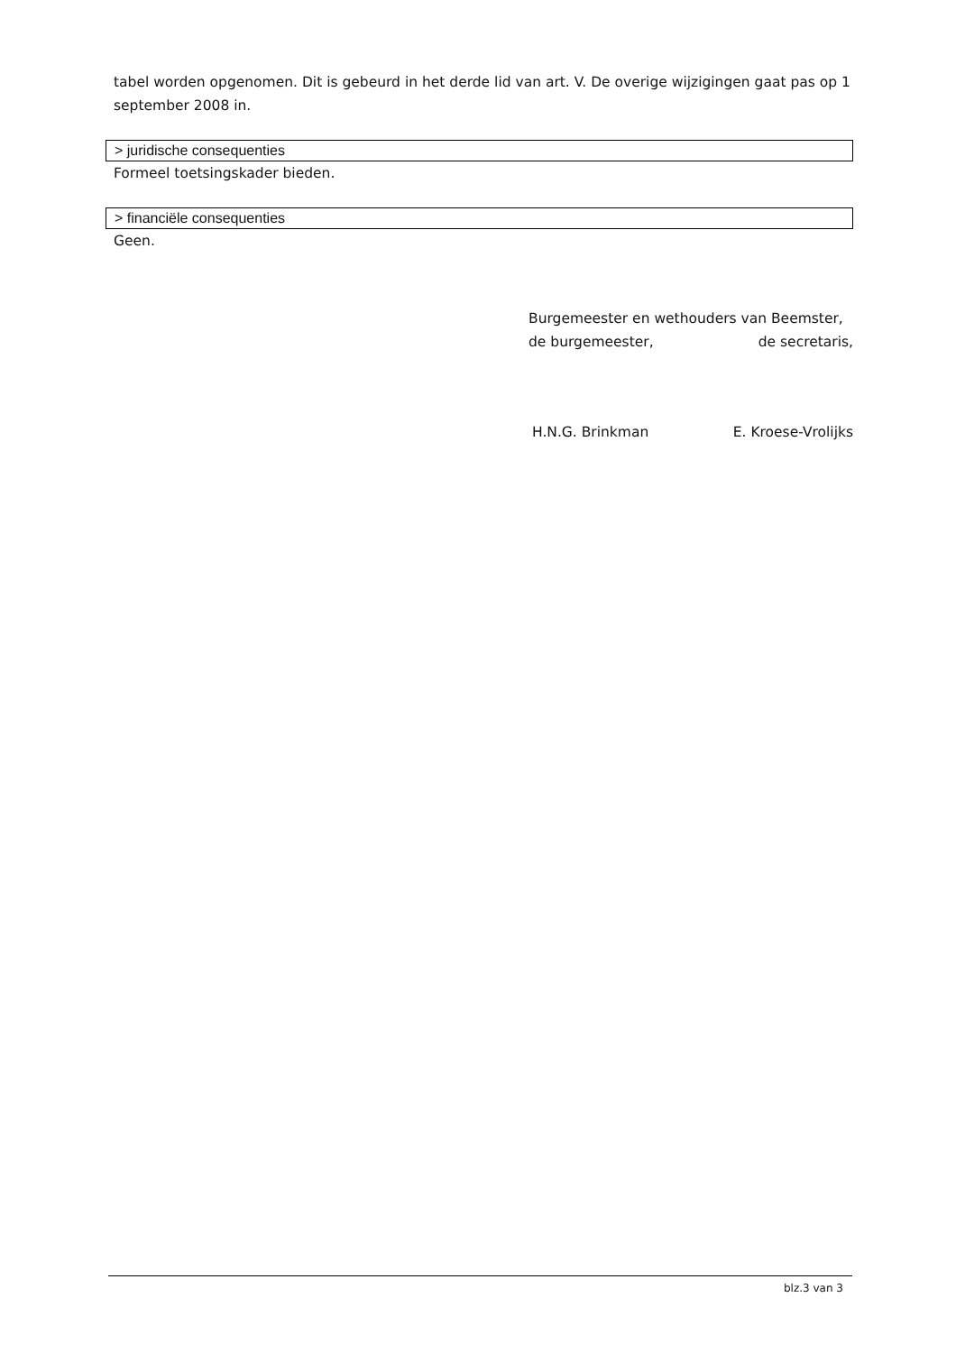tabel worden opgenomen. Dit is gebeurd in het derde lid van art. V. De overige wijzigingen gaat pas op 1 september 2008 in.
> juridische consequenties
Formeel toetsingskader bieden.
> financiële consequenties
Geen.
Burgemeester en wethouders van Beemster,
de burgemeester, de secretaris,
H.N.G. Brinkman E. Kroese-Vrolijks
blz.3 van 3